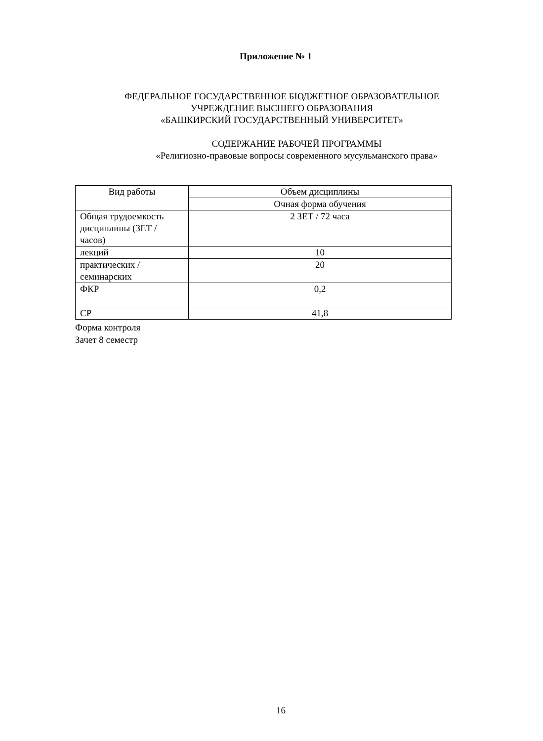Приложение № 1
ФЕДЕРАЛЬНОЕ ГОСУДАРСТВЕННОЕ БЮДЖЕТНОЕ ОБРАЗОВАТЕЛЬНОЕ
УЧРЕЖДЕНИЕ ВЫСШЕГО ОБРАЗОВАНИЯ
«БАШКИРСКИЙ ГОСУДАРСТВЕННЫЙ УНИВЕРСИТЕТ»
СОДЕРЖАНИЕ РАБОЧЕЙ ПРОГРАММЫ
«Религиозно-правовые вопросы современного мусульманского права»
| Вид работы | Объем дисциплины |
| | Очная форма обучения |
| Общая трудоемкость дисциплины (ЗЕТ / часов) | 2 ЗЕТ / 72 часа |
| лекций | 10 |
| практических / семинарских | 20 |
| ФКР | 0,2 |
| СР | 41,8 |
Форма контроля
Зачет 8 семестр
16